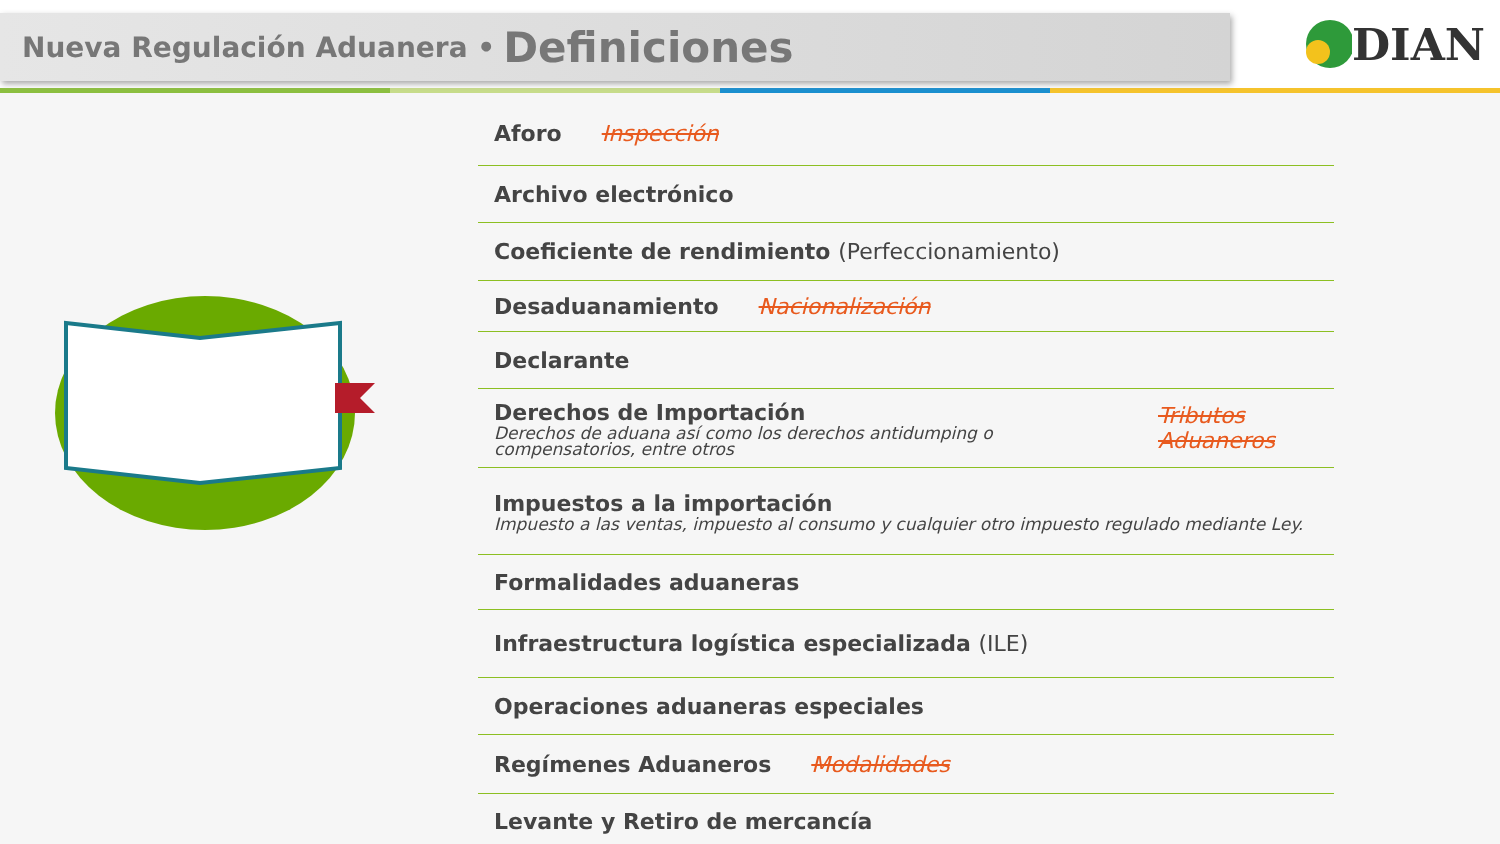Nueva Regulación Aduanera • Definiciones
DIAN
Aforo Inspección
Archivo electrónico
Coeficiente de rendimiento (Perfeccionamiento)
Desaduanamiento Nacionalización
Declarante
Derechos de Importación
Derechos de aduana así como los derechos antidumping o compensatorios, entre otros
Tributos Aduaneros
Impuestos a la importación
Impuesto a las ventas, impuesto al consumo y cualquier otro impuesto regulado mediante Ley.
Formalidades aduaneras
Infraestructura logística especializada (ILE)
Operaciones aduaneras especiales
Regímenes Aduaneros Modalidades
Levante y Retiro de mercancía